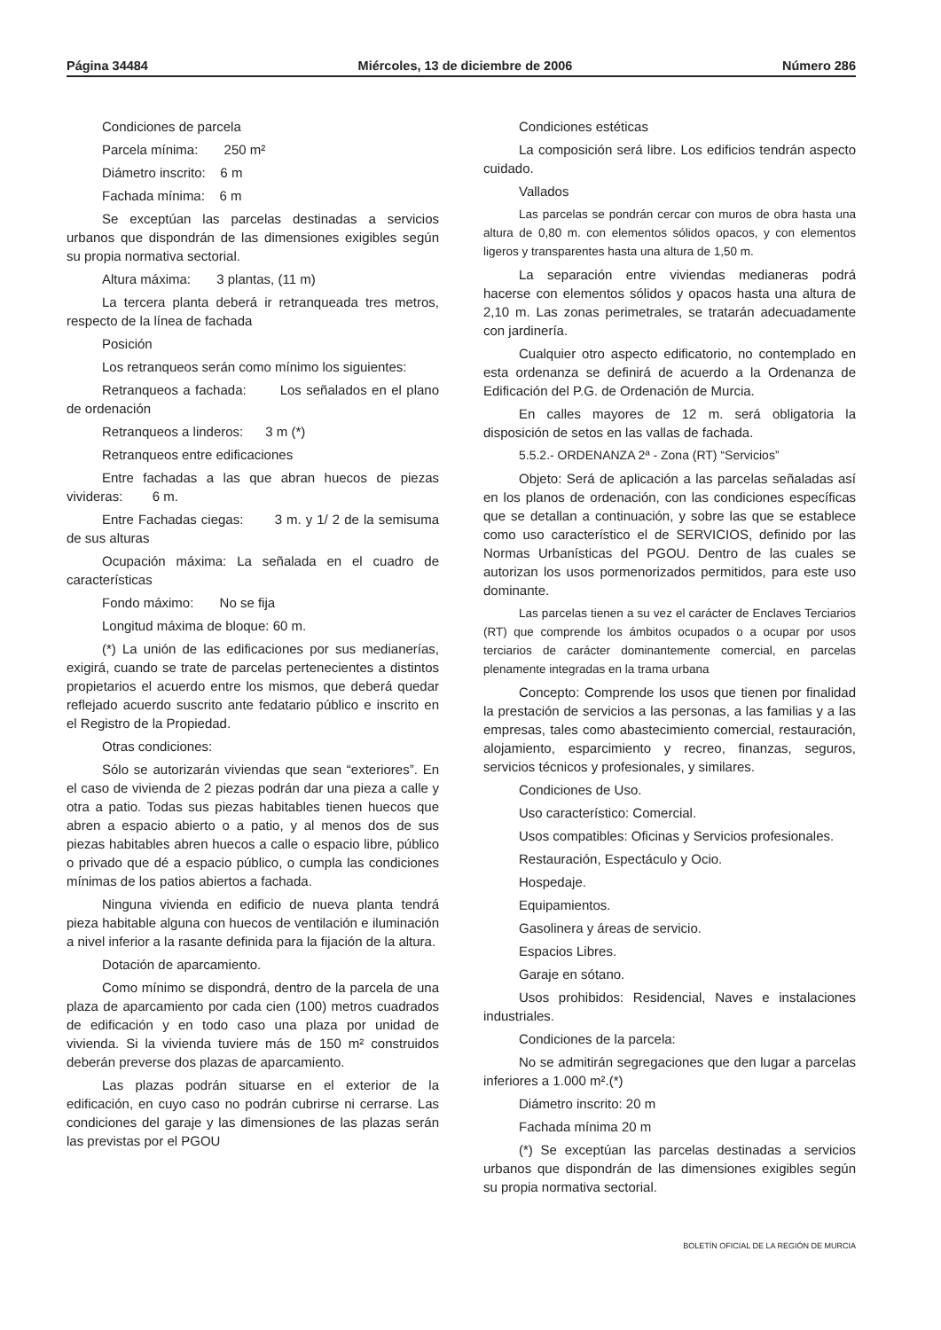Página 34484 Miércoles, 13 de diciembre de 2006 Número 286
Condiciones de parcela
Parcela mínima: 250 m²
Diámetro inscrito: 6 m
Fachada mínima: 6 m
Se exceptúan las parcelas destinadas a servicios urbanos que dispondrán de las dimensiones exigibles según su propia normativa sectorial.
Altura máxima: 3 plantas, (11 m)
La tercera planta deberá ir retranqueada tres metros, respecto de la línea de fachada
Posición
Los retranqueos serán como mínimo los siguientes:
Retranqueos a fachada: Los señalados en el plano de ordenación
Retranqueos a linderos: 3 m (*)
Retranqueos entre edificaciones
Entre fachadas a las que abran huecos de piezas vivideras: 6 m.
Entre Fachadas ciegas: 3 m. y 1/ 2 de la semisuma de sus alturas
Ocupación máxima: La señalada en el cuadro de características
Fondo máximo: No se fija
Longitud máxima de bloque: 60 m.
(*) La unión de las edificaciones por sus medianerías, exigirá, cuando se trate de parcelas pertenecientes a distintos propietarios el acuerdo entre los mismos, que deberá quedar reflejado acuerdo suscrito ante fedatario público e inscrito en el Registro de la Propiedad.
Otras condiciones:
Sólo se autorizarán viviendas que sean “exteriores”. En el caso de vivienda de 2 piezas podrán dar una pieza a calle y otra a patio. Todas sus piezas habitables tienen huecos que abren a espacio abierto o a patio, y al menos dos de sus piezas habitables abren huecos a calle o espacio libre, público o privado que dé a espacio público, o cumpla las condiciones mínimas de los patios abiertos a fachada.
Ninguna vivienda en edificio de nueva planta tendrá pieza habitable alguna con huecos de ventilación e iluminación a nivel inferior a la rasante definida para la fijación de la altura.
Dotación de aparcamiento.
Como mínimo se dispondrá, dentro de la parcela de una plaza de aparcamiento por cada cien (100) metros cuadrados de edificación y en todo caso una plaza por unidad de vivienda. Si la vivienda tuviere más de 150 m² construidos deberán preverse dos plazas de aparcamiento.
Las plazas podrán situarse en el exterior de la edificación, en cuyo caso no podrán cubrirse ni cerrarse. Las condiciones del garaje y las dimensiones de las plazas serán las previstas por el PGOU
Condiciones estéticas
La composición será libre. Los edificios tendrán aspecto cuidado.
Vallados
Las parcelas se pondrán cercar con muros de obra hasta una altura de 0,80 m. con elementos sólidos opacos, y con elementos ligeros y transparentes hasta una altura de 1,50 m.
La separación entre viviendas medianeras podrá hacerse con elementos sólidos y opacos hasta una altura de 2,10 m. Las zonas perimetrales, se tratarán adecuadamente con jardinería.
Cualquier otro aspecto edificatorio, no contemplado en esta ordenanza se definirá de acuerdo a la Ordenanza de Edificación del P.G. de Ordenación de Murcia.
En calles mayores de 12 m. será obligatoria la disposición de setos en las vallas de fachada.
5.5.2.- ORDENANZA 2ª - Zona (RT) “Servicios”
Objeto: Será de aplicación a las parcelas señaladas así en los planos de ordenación, con las condiciones específicas que se detallan a continuación, y sobre las que se establece como uso característico el de SERVICIOS, definido por las Normas Urbanísticas del PGOU. Dentro de las cuales se autorizan los usos pormenorizados permitidos, para este uso dominante.
Las parcelas tienen a su vez el carácter de Enclaves Terciarios (RT) que comprende los ámbitos ocupados o a ocupar por usos terciarios de carácter dominantemente comercial, en parcelas plenamente integradas en la trama urbana
Concepto: Comprende los usos que tienen por finalidad la prestación de servicios a las personas, a las familias y a las empresas, tales como abastecimiento comercial, restauración, alojamiento, esparcimiento y recreo, finanzas, seguros, servicios técnicos y profesionales, y similares.
Condiciones de Uso.
Uso característico: Comercial.
Usos compatibles: Oficinas y Servicios profesionales.
Restauración, Espectáculo y Ocio.
Hospedaje.
Equipamientos.
Gasolinera y áreas de servicio.
Espacios Libres.
Garaje en sótano.
Usos prohibidos: Residencial, Naves e instalaciones industriales.
Condiciones de la parcela:
No se admitirán segregaciones que den lugar a parcelas inferiores a 1.000 m².(*)
Diámetro inscrito: 20 m
Fachada mínima 20 m
(*) Se exceptúan las parcelas destinadas a servicios urbanos que dispondrán de las dimensiones exigibles según su propia normativa sectorial.
BOLETÍN OFICIAL DE LA REGIÓN DE MURCIA